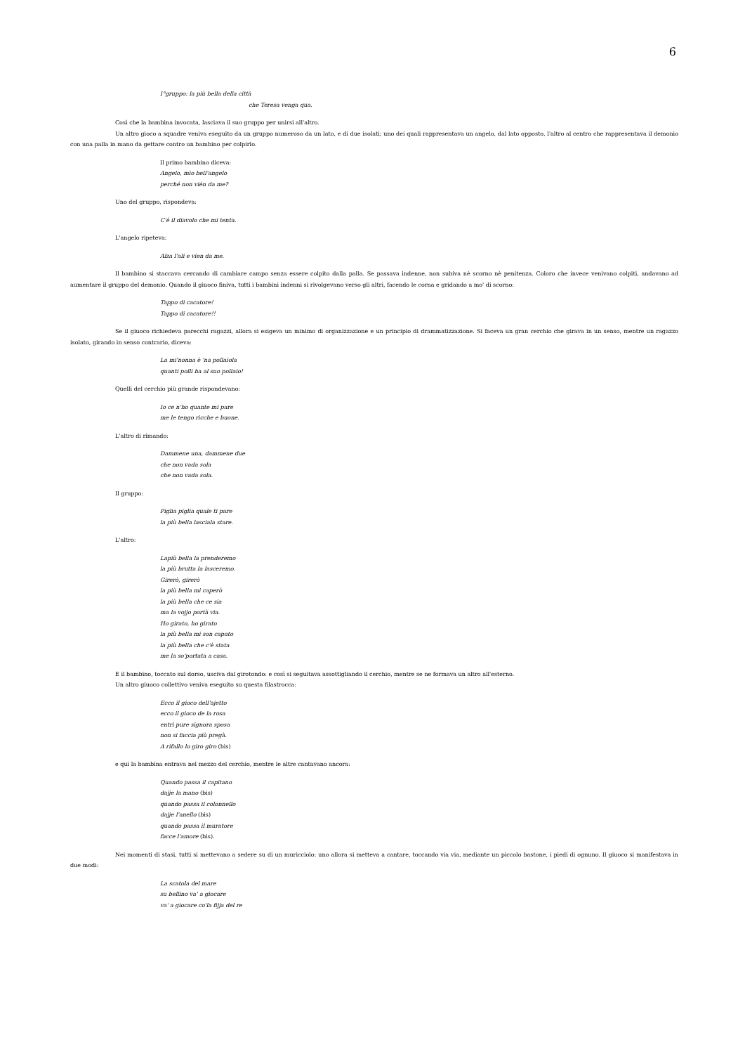6
I°gruppo: la più bella della città
che Teresa venga qua.
Così che la bambina invocata, lasciava il suo gruppo per unirsi all'altro.
Un altro gioco a squadre veniva eseguito da un gruppo numeroso da un lato, e di due isolati; uno dei quali rappresentava un angelo, dal lato opposto, l'altro al centro che rappresentava il demonio con una palla in mano da gettare contro un bambino per colpirlo.
Il primo bambino diceva:
Angelo, mio bell'angelo
perché non vièn da me?
Uno del gruppo, rispondeva:
C'è il diavolo che mi tenta.
L'angelo ripeteva:
Alza l'ali e vien da me.
Il bambino si staccava cercando di cambiare campo senza essere colpito dalla palla. Se passava indenne, non subiva nè scorno nè penitenza. Coloro che invece venivano colpiti, andavano ad aumentare il gruppo del demonio. Quando il giuoco finiva, tutti i bambini indenni si rivolgevano verso gli altri, facendo le corna e gridando a mo' di scorno:
Tappo di cacatore!
Tappo di cacatore!!
Se il giuoco richiedeva parecchi ragazzi, allora si esigeva un minimo di organizzazione e un principio di drammatizzazione. Si faceva un gran cerchio che girava in un senso, mentre un ragazzo isolato, girando in senso contrario, diceva:
La mi'nonna è 'na pollaiola
quanti polli ha al suo pollaio!
Quelli del cerchio più grande rispondevano:
Io ce n'ho quante mi pare
me le tengo ricche e buone.
L'altro di rimando:
Dammene una, dammene due
che non vada sola
che non vada sola.
Il gruppo:
Piglia piglia quale ti pare
la più bella lasciala stare.
L'altro:
Lapiù bella la prenderemo
la più brutta la lasceremo.
Girerò, girerò
la più bella mi caperò
la più bella che ce sia
ma la vojjo portà via.
Ho girato, ho girato
la più bella mi son capato
la più bella che c'è stata
me la so'portata a casa.
E il bambino, toccato sul dorso, usciva dal girotondo: e così si seguitava assottigliando il cerchio, mentre se ne formava un altro all'esterno.
Un altro giuoco collettivo veniva eseguito su questa filastrocca:
Ecco il gioco dell'ajetto
ecco il gioco de la rosa
entri pure signora sposa
non si faccia più pregà.
A rifallo lo giro giro (bis)
e qui la bambina entrava nel mezzo del cerchio, mentre le altre cantavano ancora:
Quando passa il capitano
dajje la mano (bis)
quando passa il colonnello
dajje l'anello (bis)
quando passa il muratore
facce l'amore (bis).
Nei momenti di stasi, tutti si mettevano a sedere su di un muricciolo: uno allora si metteva a cantare, toccando via via, mediante un piccolo bastone, i piedi di ognuno. Il giuoco si manifestava in due modi:
La scatola del mare
su bellino va' a giocare
va' a giocare co'la fijja del re